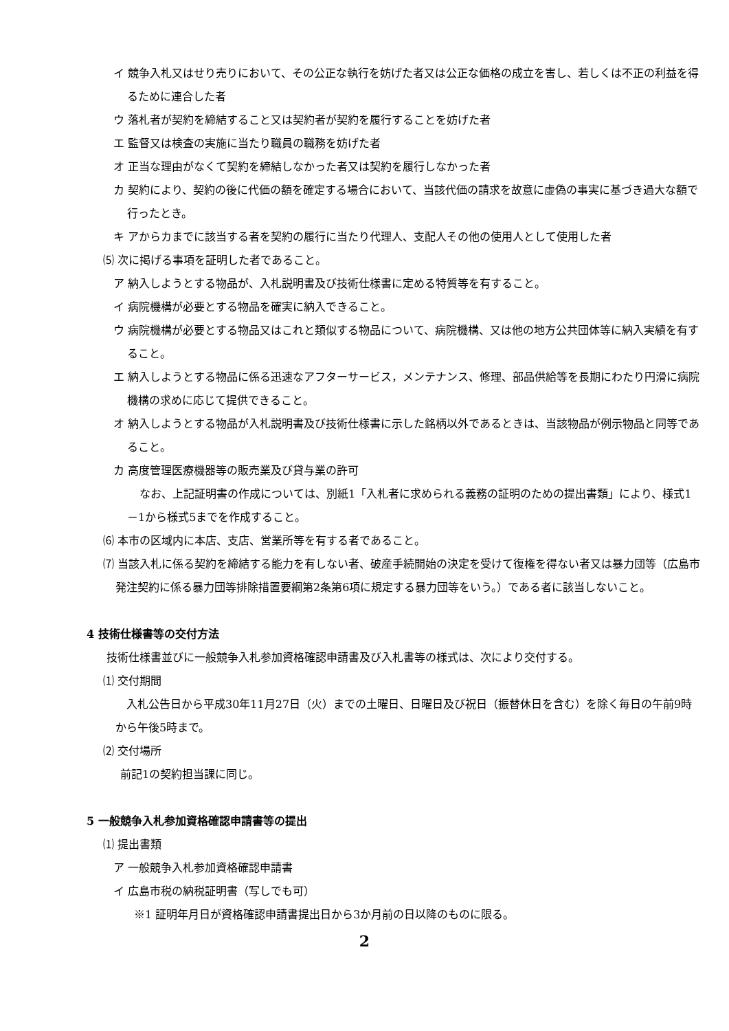イ 競争入札又はせり売りにおいて、その公正な執行を妨げた者又は公正な価格の成立を害し、若しくは不正の利益を得るために連合した者
ウ 落札者が契約を締結すること又は契約者が契約を履行することを妨げた者
エ 監督又は検査の実施に当たり職員の職務を妨げた者
オ 正当な理由がなくて契約を締結しなかった者又は契約を履行しなかった者
カ 契約により、契約の後に代価の額を確定する場合において、当該代価の請求を故意に虚偽の事実に基づき過大な額で行ったとき。
キ アからカまでに該当する者を契約の履行に当たり代理人、支配人その他の使用人として使用した者
⑸ 次に掲げる事項を証明した者であること。
ア 納入しようとする物品が、入札説明書及び技術仕様書に定める特質等を有すること。
イ 病院機構が必要とする物品を確実に納入できること。
ウ 病院機構が必要とする物品又はこれと類似する物品について、病院機構、又は他の地方公共団体等に納入実績を有すること。
エ 納入しようとする物品に係る迅速なアフターサービス，メンテナンス、修理、部品供給等を長期にわたり円滑に病院機構の求めに応じて提供できること。
オ 納入しようとする物品が入札説明書及び技術仕様書に示した銘柄以外であるときは、当該物品が例示物品と同等であること。
カ 高度管理医療機器等の販売業及び貸与業の許可
なお、上記証明書の作成については、別紙1「入札者に求められる義務の証明のための提出書類」により、様式1－1から様式5までを作成すること。
⑹ 本市の区域内に本店、支店、営業所等を有する者であること。
⑺ 当該入札に係る契約を締結する能力を有しない者、破産手続開始の決定を受けて復権を得ない者又は暴力団等（広島市発注契約に係る暴力団等排除措置要綱第2条第6項に規定する暴力団等をいう。）である者に該当しないこと。
4 技術仕様書等の交付方法
技術仕様書並びに一般競争入札参加資格確認申請書及び入札書等の様式は、次により交付する。
⑴ 交付期間
入札公告日から平成30年11月27日（火）までの土曜日、日曜日及び祝日（振替休日を含む）を除く毎日の午前9時から午後5時まで。
⑵ 交付場所
前記1の契約担当課に同じ。
5 一般競争入札参加資格確認申請書等の提出
⑴ 提出書類
ア 一般競争入札参加資格確認申請書
イ 広島市税の納税証明書（写しでも可）
※1 証明年月日が資格確認申請書提出日から3か月前の日以降のものに限る。
2